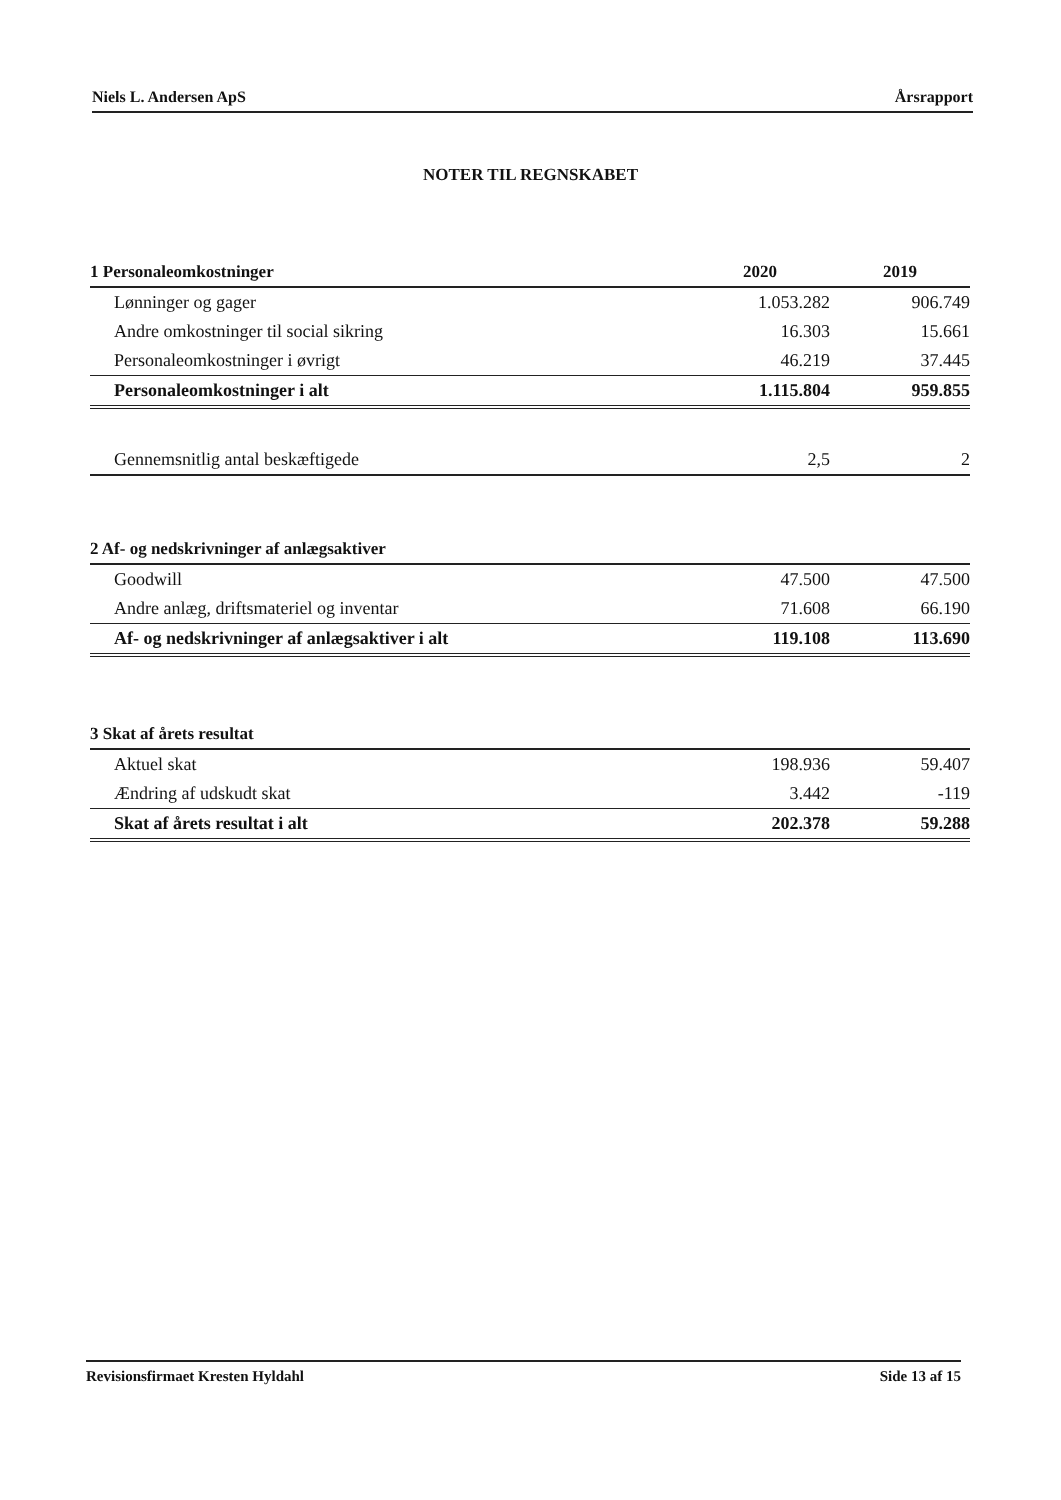Niels L. Andersen ApS Årsrapport
NOTER TIL REGNSKABET
| 1 Personaleomkostninger | 2020 | 2019 |
| --- | --- | --- |
| Lønninger og gager | 1.053.282 | 906.749 |
| Andre omkostninger til social sikring | 16.303 | 15.661 |
| Personaleomkostninger i øvrigt | 46.219 | 37.445 |
| Personaleomkostninger i alt | 1.115.804 | 959.855 |
| Gennemsnitlig antal beskæftigede | 2,5 | 2 |
| 2 Af- og nedskrivninger af anlægsaktiver | | |
| --- | --- | --- |
| Goodwill | 47.500 | 47.500 |
| Andre anlæg, driftsmateriel og inventar | 71.608 | 66.190 |
| Af- og nedskrivninger af anlægsaktiver i alt | 119.108 | 113.690 |
| 3 Skat af årets resultat | | |
| --- | --- | --- |
| Aktuel skat | 198.936 | 59.407 |
| Ændring af udskudt skat | 3.442 | -119 |
| Skat af årets resultat i alt | 202.378 | 59.288 |
Revisionsfirmaet Kresten Hyldahl Side 13 af 15